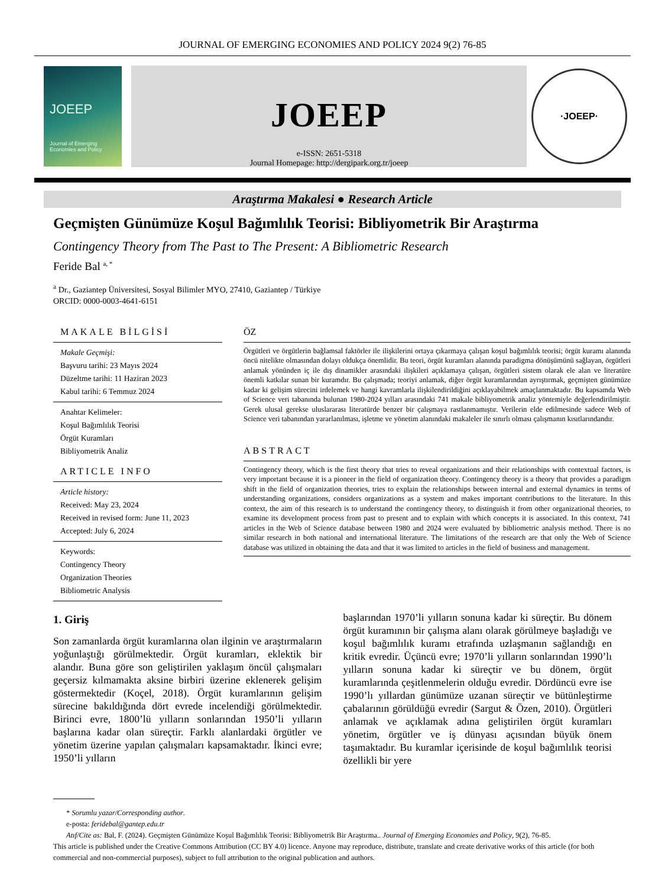JOURNAL OF EMERGING ECONOMIES AND POLICY 2024 9(2) 76-85
JOEEP
Journal of Emerging Economies and Policy
JOEEP
e-ISSN: 2651-5318
Journal Homepage: http://dergipark.org.tr/joeep
·JOEEP·
Araştırma Makalesi ● Research Article
Geçmişten Günümüze Koşul Bağımlılık Teorisi: Bibliyometrik Bir Araştırma
Contingency Theory from The Past to The Present: A Bibliometric Research
Feride Bal <sup>a, *</sup>
<sup>a</sup> Dr., Gaziantep Üniversitesi, Sosyal Bilimler MYO, 27410, Gaziantep / Türkiye
ORCID: 0000-0003-4641-6151
MAKALE BİLGİSİ
Makale Geçmişi:
Başvuru tarihi: 23 Mayıs 2024
Düzeltme tarihi: 11 Haziran 2023
Kabul tarihi: 6 Temmuz 2024
Anahtar Kelimeler:
Koşul Bağımlılık Teorisi
Örgüt Kuramları
Bibliyometrik Analiz
ARTICLE INFO
Article history:
Received: May 23, 2024
Received in revised form: June 11, 2023
Accepted: July 6, 2024
Keywords:
Contingency Theory
Organization Theories
Bibliometric Analysis
ÖZ
Örgütleri ve örgütlerin bağlamsal faktörler ile ilişkilerini ortaya çıkarmaya çalışan koşul bağımlılık teorisi; örgüt kuramı alanında öncü nitelikte olmasından dolayı oldukça önemlidir. Bu teori, örgüt kuramları alanında paradigma dönüşümünü sağlayan, örgütleri anlamak yönünden iç ile dış dinamikler arasındaki ilişkileri açıklamaya çalışan, örgütleri sistem olarak ele alan ve literatüre önemli katkılar sunan bir kuramdır. Bu çalışmada; teoriyi anlamak, diğer örgüt kuramlarından ayrıştırmak, geçmişten günümüze kadar ki gelişim sürecini irdelemek ve hangi kavramlarla ilişkilendirildiğini açıklayabilmek amaçlanmaktadır. Bu kapsamda Web of Science veri tabanında bulunan 1980-2024 yılları arasındaki 741 makale bibliyometrik analiz yöntemiyle değerlendirilmiştir. Gerek ulusal gerekse uluslararası literatürde benzer bir çalışmaya rastlanmamıştır. Verilerin elde edilmesinde sadece Web of Science veri tabanından yararlanılması, işletme ve yönetim alanındaki makaleler ile sınırlı olması çalışmanın kısıtlarındandır.
ABSTRACT
Contingency theory, which is the first theory that tries to reveal organizations and their relationships with contextual factors, is very important because it is a pioneer in the field of organization theory. Contingency theory is a theory that provides a paradigm shift in the field of organization theories, tries to explain the relationships between internal and external dynamics in terms of understanding organizations, considers organizations as a system and makes important contributions to the literature. In this context, the aim of this research is to understand the contingency theory, to distinguish it from other organizational theories, to examine its development process from past to present and to explain with which concepts it is associated. In this context, 741 articles in the Web of Science database between 1980 and 2024 were evaluated by bibliometric analysis method. There is no similar research in both national and international literature. The limitations of the research are that only the Web of Science database was utilized in obtaining the data and that it was limited to articles in the field of business and management.
1. Giriş
Son zamanlarda örgüt kuramlarına olan ilginin ve araştırmaların yoğunlaştığı görülmektedir. Örgüt kuramları, eklektik bir alandır. Buna göre son geliştirilen yaklaşım öncül çalışmaları geçersiz kılmamakta aksine birbiri üzerine eklenerek gelişim göstermektedir (Koçel, 2018). Örgüt kuramlarının gelişim sürecine bakıldığında dört evrede incelendiği görülmektedir. Birinci evre, 1800’lü yılların sonlarından 1950’li yılların başlarına kadar olan süreçtir. Farklı alanlardaki örgütler ve yönetim üzerine yapılan çalışmaları kapsamaktadır. İkinci evre; 1950’li yılların
başlarından 1970’li yılların sonuna kadar ki süreçtir. Bu dönem örgüt kuramının bir çalışma alanı olarak görülmeye başladığı ve koşul bağımlılık kuramı etrafında uzlaşmanın sağlandığı en kritik evredir. Üçüncü evre; 1970’li yılların sonlarından 1990’lı yılların sonuna kadar ki süreçtir ve bu dönem, örgüt kuramlarında çeşitlenmelerin olduğu evredir. Dördüncü evre ise 1990’lı yıllardan günümüze uzanan süreçtir ve bütünleştirme çabalarının görüldüğü evredir (Sargut & Özen, 2010). Örgütleri anlamak ve açıklamak adına geliştirilen örgüt kuramları yönetim, örgütler ve iş dünyası açısından büyük önem taşımaktadır. Bu kuramlar içerisinde de koşul bağımlılık teorisi özellikli bir yere
* Sorumlu yazar/Corresponding author.
e-posta: feridebal@gantep.edu.tr
Atıf/Cite as: Bal, F. (2024). Geçmişten Günümüze Koşul Bağımlılık Teorisi: Bibliyometrik Bir Araştırma.. Journal of Emerging Economies and Policy, 9(2), 76-85.
This article is published under the Creative Commons Attribution (CC BY 4.0) licence. Anyone may reproduce, distribute, translate and create derivative works of this article (for both commercial and non-commercial purposes), subject to full attribution to the original publication and authors.